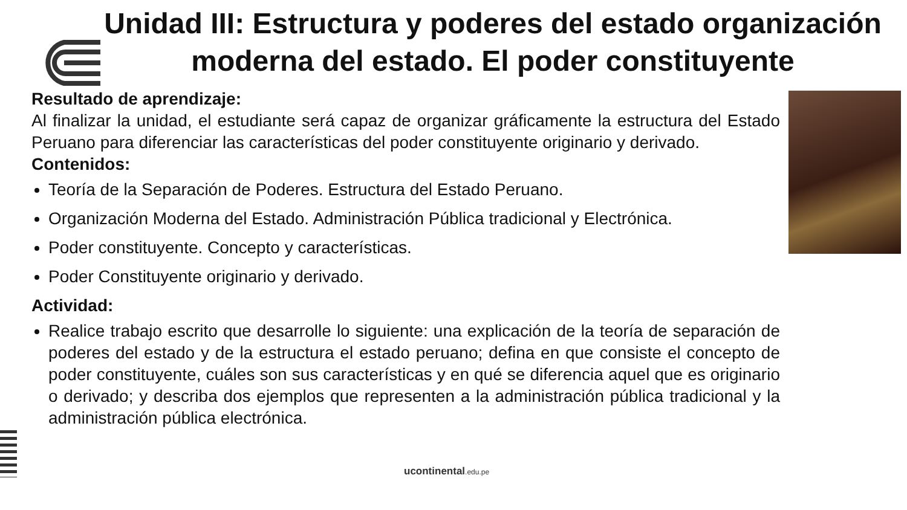Unidad III: Estructura y poderes del estado organización moderna del estado. El poder constituyente
Resultado de aprendizaje:
Al finalizar la unidad, el estudiante será capaz de organizar gráficamente la estructura del Estado Peruano para diferenciar las características del poder constituyente originario y derivado.
Contenidos:
Teoría de la Separación de Poderes. Estructura del Estado Peruano.
Organización Moderna del Estado. Administración Pública tradicional y Electrónica.
Poder constituyente. Concepto y características.
Poder Constituyente originario y derivado.
Actividad:
Realice trabajo escrito que desarrolle lo siguiente: una explicación de la teoría de separación de poderes del estado y de la estructura el estado peruano; defina en que consiste el concepto de poder constituyente, cuáles son sus características y en qué se diferencia aquel que es originario o derivado; y describa dos ejemplos que representen a la administración pública tradicional y la administración pública electrónica.
ucontinental.edu.pe